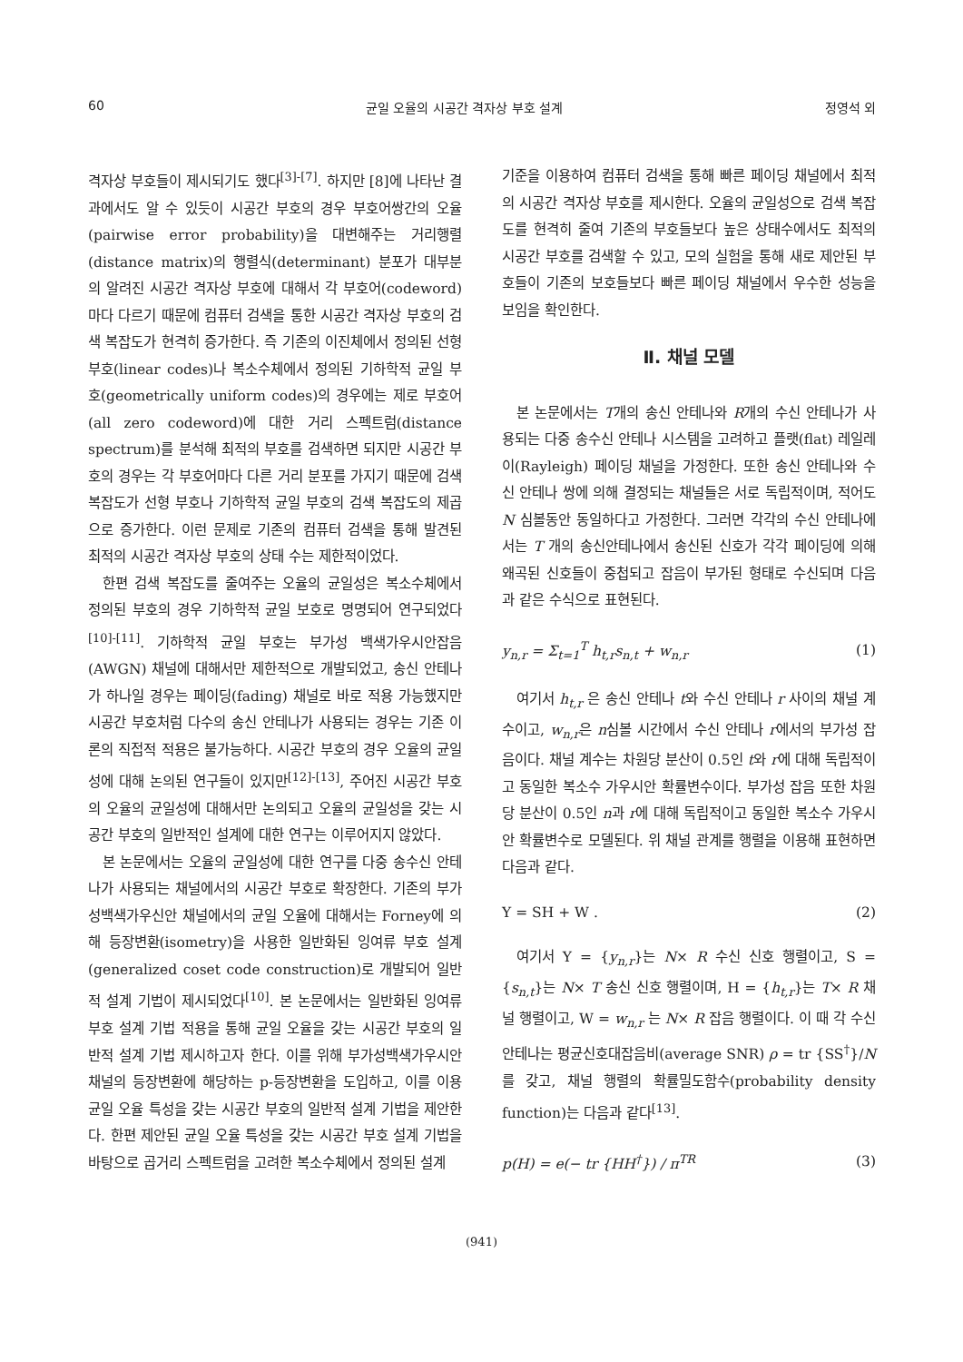60 균일 오율의 시공간 격자상 부호 설계 정영석 외
격자상 부호들이 제시되기도 했다<sup>[3]-[7]</sup>. 하지만 [8]에 나타난 결과에서도 알 수 있듯이 시공간 부호의 경우 부호어쌍간의 오율(pairwise error probability)을 대변해주는 거리행렬(distance matrix)의 행렬식(determinant) 분포가 대부분의 알려진 시공간 격자상 부호에 대해서 각 부호어(codeword)마다 다르기 때문에 컴퓨터 검색을 통한 시공간 격자상 부호의 검색 복잡도가 현격히 증가한다. 즉 기존의 이진체에서 정의된 선형 부호(linear codes)나 복소수체에서 정의된 기하학적 균일 부호(geometrically uniform codes)의 경우에는 제로 부호어(all zero codeword)에 대한 거리 스펙트럼(distance spectrum)를 분석해 최적의 부호를 검색하면 되지만 시공간 부호의 경우는 각 부호어마다 다른 거리 분포를 가지기 때문에 검색 복잡도가 선형 부호나 기하학적 균일 부호의 검색 복잡도의 제곱으로 증가한다. 이런 문제로 기존의 컴퓨터 검색을 통해 발견된 최적의 시공간 격자상 부호의 상태 수는 제한적이었다.
한편 검색 복잡도를 줄여주는 오율의 균일성은 복소수체에서 정의된 부호의 경우 기하학적 균일 보호로 명명되어 연구되었다<sup>[10]-[11]</sup>. 기하학적 균일 부호는 부가성 백색가우시안잡음(AWGN) 채널에 대해서만 제한적으로 개발되었고, 송신 안테나가 하나일 경우는 페이딩(fading) 채널로 바로 적용 가능했지만 시공간 부호처럼 다수의 송신 안테나가 사용되는 경우는 기존 이론의 직접적 적용은 불가능하다. 시공간 부호의 경우 오율의 균일성에 대해 논의된 연구들이 있지만<sup>[12]-[13]</sup>, 주어진 시공간 부호의 오율의 균일성에 대해서만 논의되고 오율의 균일성을 갖는 시공간 부호의 일반적인 설계에 대한 연구는 이루어지지 않았다.
본 논문에서는 오율의 균일성에 대한 연구를 다중 송수신 안테나가 사용되는 채널에서의 시공간 부호로 확장한다. 기존의 부가성백색가우신안 채널에서의 균일 오율에 대해서는 Forney에 의해 등장변환(isometry)을 사용한 일반화된 잉여류 부호 설계 (generalized coset code construction)로 개발되어 일반적 설계 기법이 제시되었다<sup>[10]</sup>. 본 논문에서는 일반화된 잉여류 부호 설계 기법 적용을 통해 균일 오율을 갖는 시공간 부호의 일반적 설계 기법 제시하고자 한다. 이를 위해 부가성백색가우시안 채널의 등장변환에 해당하는 p-등장변환을 도입하고, 이를 이용 균일 오율 특성을 갖는 시공간 부호의 일반적 설계 기법을 제안한다. 한편 제안된 균일 오율 특성을 갖는 시공간 부호 설계 기법을 바탕으로 곱거리 스펙트럼을 고려한 복소수체에서 정의된 설계
기준을 이용하여 컴퓨터 검색을 통해 빠른 페이딩 채널에서 최적의 시공간 격자상 부호를 제시한다. 오율의 균일성으로 검색 복잡도를 현격히 줄여 기존의 부호들보다 높은 상태수에서도 최적의 시공간 부호를 검색할 수 있고, 모의 실험을 통해 새로 제안된 부호들이 기존의 보호들보다 빠른 페이딩 채널에서 우수한 성능을 보임을 확인한다.
Ⅱ. 채널 모델
본 논문에서는 T개의 송신 안테나와 R개의 수신 안테나가 사용되는 다중 송수신 안테나 시스템을 고려하고 플랫(flat) 레일레이(Rayleigh) 페이딩 채널을 가정한다. 또한 송신 안테나와 수신 안테나 쌍에 의해 결정되는 채널들은 서로 독립적이며, 적어도 N 심볼동안 동일하다고 가정한다. 그러면 각각의 수신 안테나에서는 T 개의 송신안테나에서 송신된 신호가 각각 페이딩에 의해 왜곡된 신호들이 중첩되고 잡음이 부가된 형태로 수신되며 다음과 같은 수식으로 표현된다.
y<sub>n,r</sub> = Σ<sub>t=1</sub><sup>T</sup> h<sub>t,r</sub>s<sub>n,t</sub> + w<sub>n,r</sub> (1)
여기서 h<sub>t,r</sub> 은 송신 안테나 t와 수신 안테나 r 사이의 채널 계수이고, w<sub>n,r</sub>은 n심볼 시간에서 수신 안테나 r에서의 부가성 잡음이다. 채널 계수는 차원당 분산이 0.5인 t와 r에 대해 독립적이고 동일한 복소수 가우시안 확률변수이다. 부가성 잡음 또한 차원당 분산이 0.5인 n과 r에 대해 독립적이고 동일한 복소수 가우시안 확률변수로 모델된다. 위 채널 관계를 행렬을 이용해 표현하면 다음과 같다.
Y = SH + W . (2)
여기서 Y = {y<sub>n,r</sub>}는 N× R 수신 신호 행렬이고, S = {s<sub>n,t</sub>}는 N× T 송신 신호 행렬이며, H = {h<sub>t,r</sub>}는 T× R 채널 행렬이고, W = w<sub>n,r</sub> 는 N× R 잡음 행렬이다. 이 때 각 수신 안테나는 평균신호대잡음비(average SNR) ρ = tr {SS<sup>†</sup>}/N 를 갖고, 채널 행렬의 확률밀도함수(probability density function)는 다음과 같다<sup>[13]</sup>.
p(H) = e(− tr {HH<sup>†</sup>}) / π<sup>TR</sup> (3)
(941)